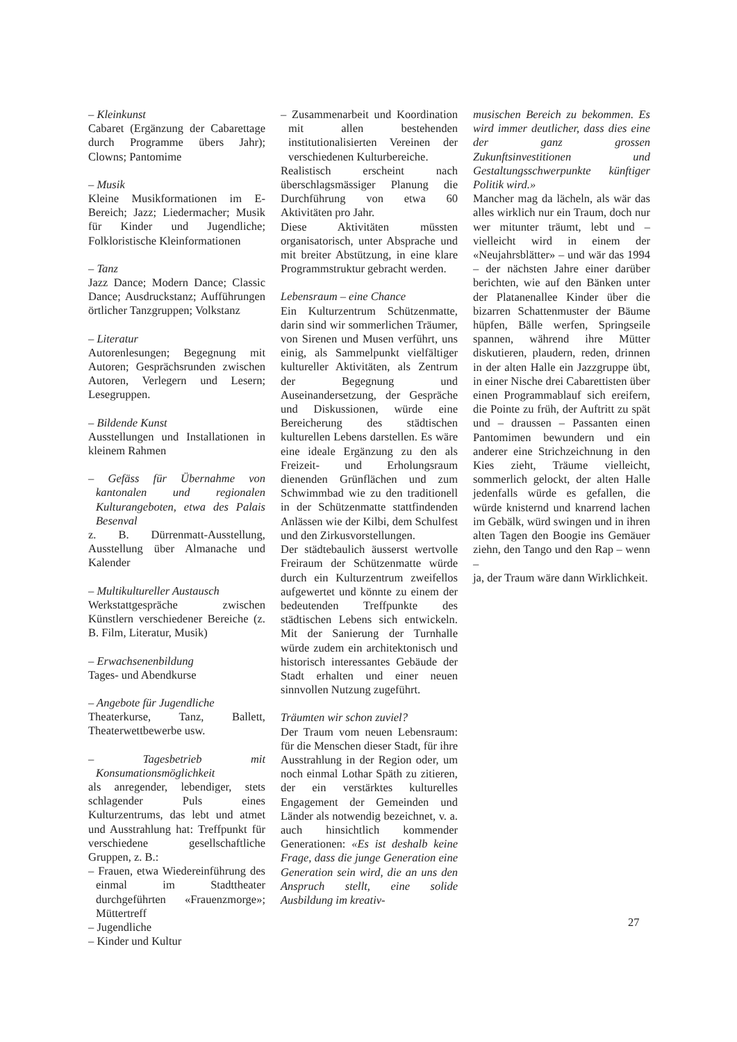– Kleinkunst
Cabaret (Ergänzung der Cabarettage durch Programme übers Jahr); Clowns; Pantomime
– Musik
Kleine Musikformationen im E-Bereich; Jazz; Liedermacher; Musik für Kinder und Jugendliche; Folkloristische Kleinformationen
– Tanz
Jazz Dance; Modern Dance; Classic Dance; Ausdruckstanz; Aufführungen örtlicher Tanzgruppen; Volkstanz
– Literatur
Autorenlesungen; Begegnung mit Autoren; Gesprächsrunden zwischen Autoren, Verlegern und Lesern; Lesegruppen.
– Bildende Kunst
Ausstellungen und Installationen in kleinem Rahmen
– Gefäss für Übernahme von kantonalen und regionalen Kulturangeboten, etwa des Palais Besenval
z. B. Dürrenmatt-Ausstellung, Ausstellung über Almanache und Kalender
– Multikultureller Austausch
Werkstattgespräche zwischen Künstlern verschiedener Bereiche (z. B. Film, Literatur, Musik)
– Erwachsenenbildung
Tages- und Abendkurse
– Angebote für Jugendliche
Theaterkurse, Tanz, Ballett, Theaterwettbewerbe usw.
– Tagesbetrieb mit Konsumationsmöglichkeit
als anregender, lebendiger, stets schlagender Puls eines Kulturzentrums, das lebt und atmet und Ausstrahlung hat: Treffpunkt für verschiedene gesellschaftliche Gruppen, z. B.:
– Frauen, etwa Wiedereinführung des einmal im Stadttheater durchgeführten «Frauenzmorge»; Müttertreff
– Jugendliche
– Kinder und Kultur
– Zusammenarbeit und Koordination mit allen bestehenden institutionalisierten Vereinen der verschiedenen Kulturbereiche.
Realistisch erscheint nach überschlagsmässiger Planung die Durchführung von etwa 60 Aktivitäten pro Jahr.
Diese Aktivitäten müssten organisatorisch, unter Absprache und mit breiter Abstützung, in eine klare Programmstruktur gebracht werden.
Lebensraum – eine Chance
Ein Kulturzentrum Schützenmatte, darin sind wir sommerlichen Träumer, von Sirenen und Musen verführt, uns einig, als Sammelpunkt vielfältiger kultureller Aktivitäten, als Zentrum der Begegnung und Auseinandersetzung, der Gespräche und Diskussionen, würde eine Bereicherung des städtischen kulturellen Lebens darstellen. Es wäre eine ideale Ergänzung zu den als Freizeit- und Erholungsraum dienenden Grünflächen und zum Schwimmbad wie zu den traditionell in der Schützenmatte stattfindenden Anlässen wie der Kilbi, dem Schulfest und den Zirkusvorstellungen.
Der städtebaulich äusserst wertvolle Freiraum der Schützenmatte würde durch ein Kulturzentrum zweifellos aufgewertet und könnte zu einem der bedeutenden Treffpunkte des städtischen Lebens sich entwickeln. Mit der Sanierung der Turnhalle würde zudem ein architektonisch und historisch interessantes Gebäude der Stadt erhalten und einer neuen sinnvollen Nutzung zugeführt.
Träumten wir schon zuviel?
Der Traum vom neuen Lebensraum: für die Menschen dieser Stadt, für ihre Ausstrahlung in der Region oder, um noch einmal Lothar Späth zu zitieren, der ein verstärktes kulturelles Engagement der Gemeinden und Länder als notwendig bezeichnet, v. a. auch hinsichtlich kommender Generationen: «Es ist deshalb keine Frage, dass die junge Generation eine Generation sein wird, die an uns den Anspruch stellt, eine solide Ausbildung im kreativ-
musischen Bereich zu bekommen. Es wird immer deutlicher, dass dies eine der ganz grossen Zukunftsinvestitionen und Gestaltungsschwerpunkte künftiger Politik wird.»
Mancher mag da lächeln, als wär das alles wirklich nur ein Traum, doch nur wer mitunter träumt, lebt und – vielleicht wird in einem der «Neujahrsblätter» – und wär das 1994 – der nächsten Jahre einer darüber berichten, wie auf den Bänken unter der Platanenallee Kinder über die bizarren Schattenmuster der Bäume hüpfen, Bälle werfen, Springseile spannen, während ihre Mütter diskutieren, plaudern, reden, drinnen in der alten Halle ein Jazzgruppe übt, in einer Nische drei Cabarettisten über einen Programmablauf sich ereifern, die Pointe zu früh, der Auftritt zu spät und – draussen – Passanten einen Pantomimen bewundern und ein anderer eine Strichzeichnung in den Kies zieht, Träume vielleicht, sommerlich gelockt, der alten Halle jedenfalls würde es gefallen, die würde knisternd und knarrend lachen im Gebälk, würd swingen und in ihren alten Tagen den Boogie ins Gemäuer ziehn, den Tango und den Rap – wenn –
ja, der Traum wäre dann Wirklichkeit.
27